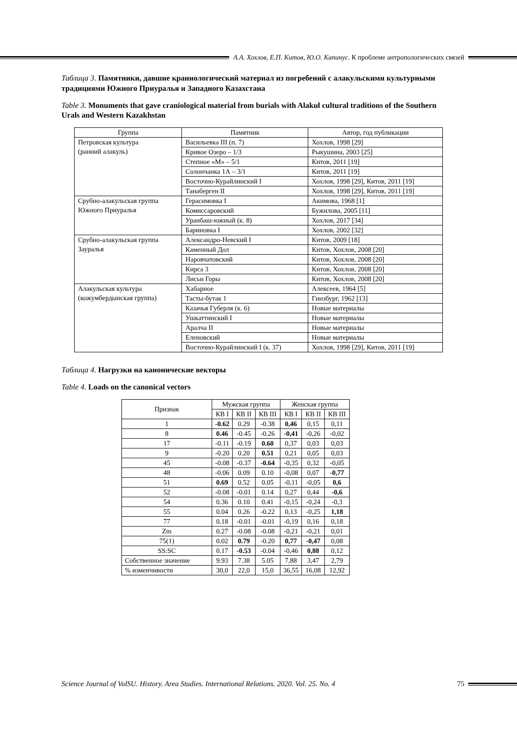А.А. Хохлов, Е.П. Китов, Ю.О. Капинус. К проблеме антропологических связей
Таблица 3. Памятники, давшие краниологический материал из погребений с алакульскими культурными традициями Южного Приуралья и Западного Казахстана
Table 3. Monuments that gave craniological material from burials with Alakul cultural traditions of the Southern Urals and Western Kazakhstan
| Группа | Памятник | Автор, год публикации |
| --- | --- | --- |
| Петровская культура (ранний алакуль) | Васильевка III (п. 7) | Хохлов, 1998 [29] |
| | Кривое Озеро – 1/3 | Рыкушина, 2003 [25] |
| | Степное «М» – 5/1 | Китов, 2011 [19] |
| | Солончанка 1А – 3/1 | Китов, 2011 [19] |
| | Восточно-Курайлинский I | Хохлов, 1998 [29], Китов, 2011 [19] |
| | Танаберген II | Хохлов, 1998 [29], Китов, 2011 [19] |
| Срубно-алакульская группа Южного Приуралья | Герасимовка I | Акимова, 1968 [1] |
| | Комиссаровский | Бужилова, 2005 [11] |
| | Уранбаш-южный (к. 8) | Хохлов, 2017 [34] |
| | Бариновка I | Хохлов, 2002 [32] |
| Срубно-алакульская группа Зауралья | Александро-Невский I | Китов, 2009 [18] |
| | Каменный Дол | Китов, Хохлов, 2008 [20] |
| | Наровчатовский | Китов, Хохлов, 2008 [20] |
| | Кирса 3 | Китов, Хохлов, 2008 [20] |
| | Лисьи Горы | Китов, Хохлов, 2008 [20] |
| Алакульская культура (кожумбердынская группа) | Хабарное | Алексеев, 1964 [5] |
| | Тасты-бутак 1 | Гинзбург, 1962 [13] |
| | Казачья Губерля (к. 6) | Новые материалы |
| | Ушкаттинский I | Новые материалы |
| | Аралча II | Новые материалы |
| | Еленовский | Новые материалы |
| | Восточно-Курайлинский I (к. 37) | Хохлов, 1998 [29], Китов, 2011 [19] |
Таблица 4. Нагрузки на канонические векторы
Table 4. Loads on the canonical vectors
| Признак | Мужская группа | | | Женская группа | | |
| --- | --- | --- | --- | --- | --- | --- |
| | КВ I | КВ II | КВ III | КВ I | КВ II | КВ III |
| 1 | -0.62 | 0.29 | -0.38 | 0,46 | 0,15 | 0,11 |
| 8 | 0.46 | -0.45 | -0.26 | -0,41 | -0,26 | -0,02 |
| 17 | -0.11 | -0.19 | 0.60 | 0,37 | 0,03 | 0,03 |
| 9 | -0.20 | 0.20 | 0.51 | 0,21 | 0,05 | 0,03 |
| 45 | -0.08 | -0.37 | -0.64 | -0,35 | 0,32 | -0,05 |
| 48 | -0.06 | 0.09 | 0.10 | -0,08 | 0,07 | -0,77 |
| 51 | 0.69 | 0.52 | 0.05 | -0,11 | -0,05 | 0,6 |
| 52 | -0.08 | -0.01 | 0.14 | 0,27 | 0,44 | -0,6 |
| 54 | 0.36 | 0.10 | 0.41 | -0,15 | -0,24 | -0,3 |
| 55 | 0.04 | 0.26 | -0.22 | 0,13 | -0,25 | 1,18 |
| 77 | 0.18 | -0.01 | -0.01 | -0,19 | 0,16 | 0,18 |
| Zm | 0.27 | -0.08 | -0.08 | -0,21 | -0,21 | 0,01 |
| 75(1) | 0.02 | 0.79 | -0.20 | 0,77 | -0,47 | 0,08 |
| SS:SC | 0.17 | -0.53 | -0.04 | -0,46 | 0,88 | 0,12 |
| Собственное значение | 9.93 | 7.38 | 5.05 | 7,88 | 3,47 | 2,79 |
| % изменчивости | 30,0 | 22,0 | 15,0 | 36,55 | 16,08 | 12,92 |
Science Journal of VolSU. History. Area Studies. International Relations. 2020. Vol. 25. No. 4 75